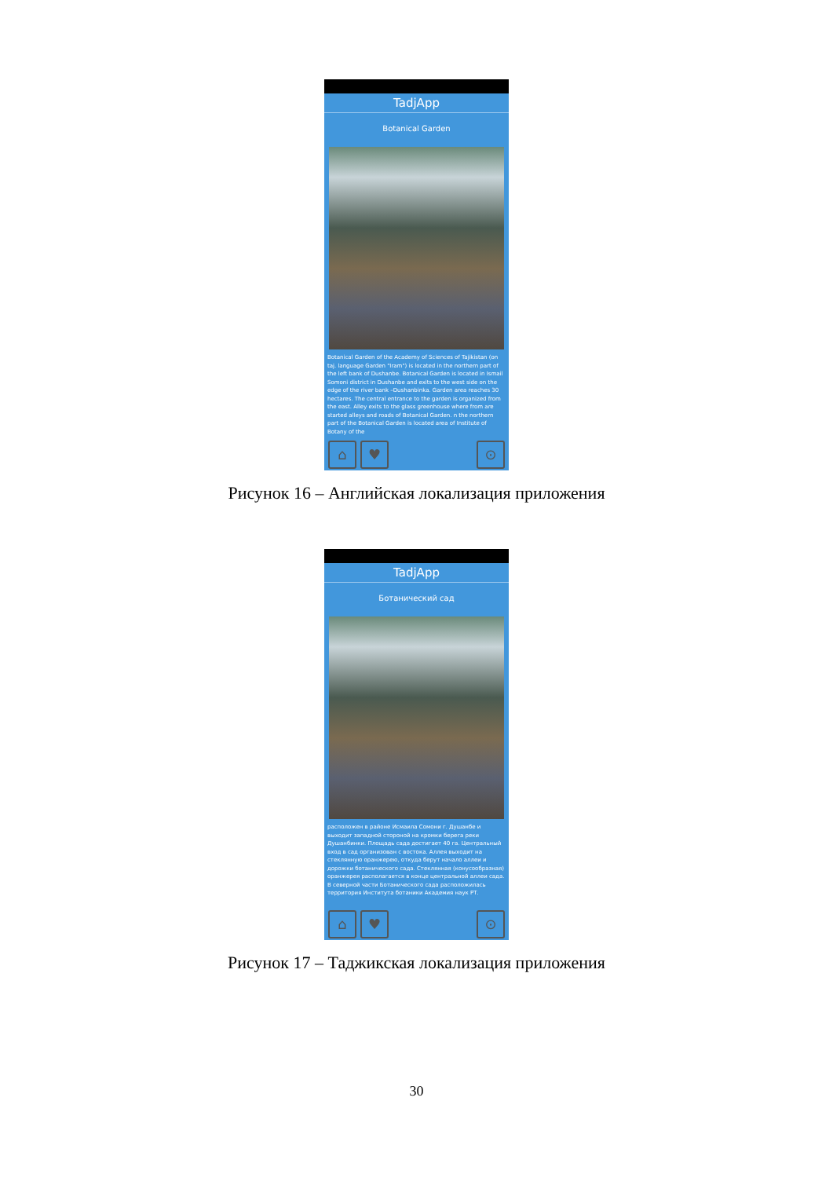TadjApp
Botanical Garden
Botanical Garden of the Academy of Sciences of Tajikistan (on taj. language Garden "Iram") is located in the northern part of the left bank of Dushanbe. Botanical Garden is located in Ismail Somoni district in Dushanbe and exits to the west side on the edge of the river bank –Dushanbinka. Garden area reaches 30 hectares. The central entrance to the garden is organized from the east. Alley exits to the glass greenhouse where from are started alleys and roads of Botanical Garden. n the northern part of the Botanical Garden is located area of Institute of Botany of the
⌂ ♥ ⊙
Рисунок 16 – Английская локализация приложения
TadjApp
Ботанический сад
расположен в районе Исмаила Сомони г. Душанбе и выходит западной стороной на кромки берега реки Душанбинки. Площадь сада достигает 40 га. Центральный вход в сад организован с востока. Аллея выходит на стеклянную оранжерею, откуда берут начало аллеи и дорожки ботанического сада. Стеклянная (конусообразная) оранжерея располагается в конце центральной аллеи сада. В северной части Ботанического сада расположилась территория Института ботаники Академия наук РТ.
⌂ ♥ ⊙
Рисунок 17 – Таджикская локализация приложения
30